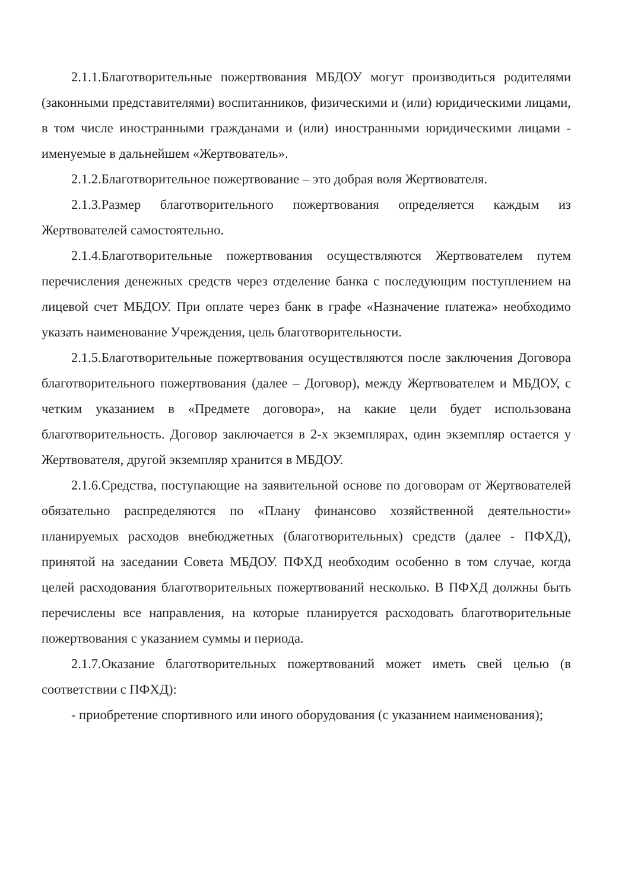2.1.1.Благотворительные пожертвования МБДОУ могут производиться родителями (законными представителями) воспитанников, физическими и (или) юридическими лицами, в том числе иностранными гражданами и (или) иностранными юридическими лицами - именуемые в дальнейшем «Жертвователь».
2.1.2.Благотворительное пожертвование – это добрая воля Жертвователя.
2.1.3.Размер благотворительного пожертвования определяется каждым из Жертвователей самостоятельно.
2.1.4.Благотворительные пожертвования осуществляются Жертвователем путем перечисления денежных средств через отделение банка с последующим поступлением на лицевой счет МБДОУ. При оплате через банк в графе «Назначение платежа» необходимо указать наименование Учреждения, цель благотворительности.
2.1.5.Благотворительные пожертвования осуществляются после заключения Договора благотворительного пожертвования (далее – Договор), между Жертвователем и МБДОУ, с четким указанием в «Предмете договора», на какие цели будет использована благотворительность. Договор заключается в 2-х экземплярах, один экземпляр остается у Жертвователя, другой экземпляр хранится в МБДОУ.
2.1.6.Средства, поступающие на заявительной основе по договорам от Жертвователей обязательно распределяются по «Плану финансово хозяйственной деятельности» планируемых расходов внебюджетных (благотворительных) средств (далее - ПФХД), принятой на заседании Совета МБДОУ. ПФХД необходим особенно в том случае, когда целей расходования благотворительных пожертвований несколько. В ПФХД должны быть перечислены все направления, на которые планируется расходовать благотворительные пожертвования с указанием суммы и периода.
2.1.7.Оказание благотворительных пожертвований может иметь свей целью (в соответствии с ПФХД):
- приобретение спортивного или иного оборудования (с указанием наименования);